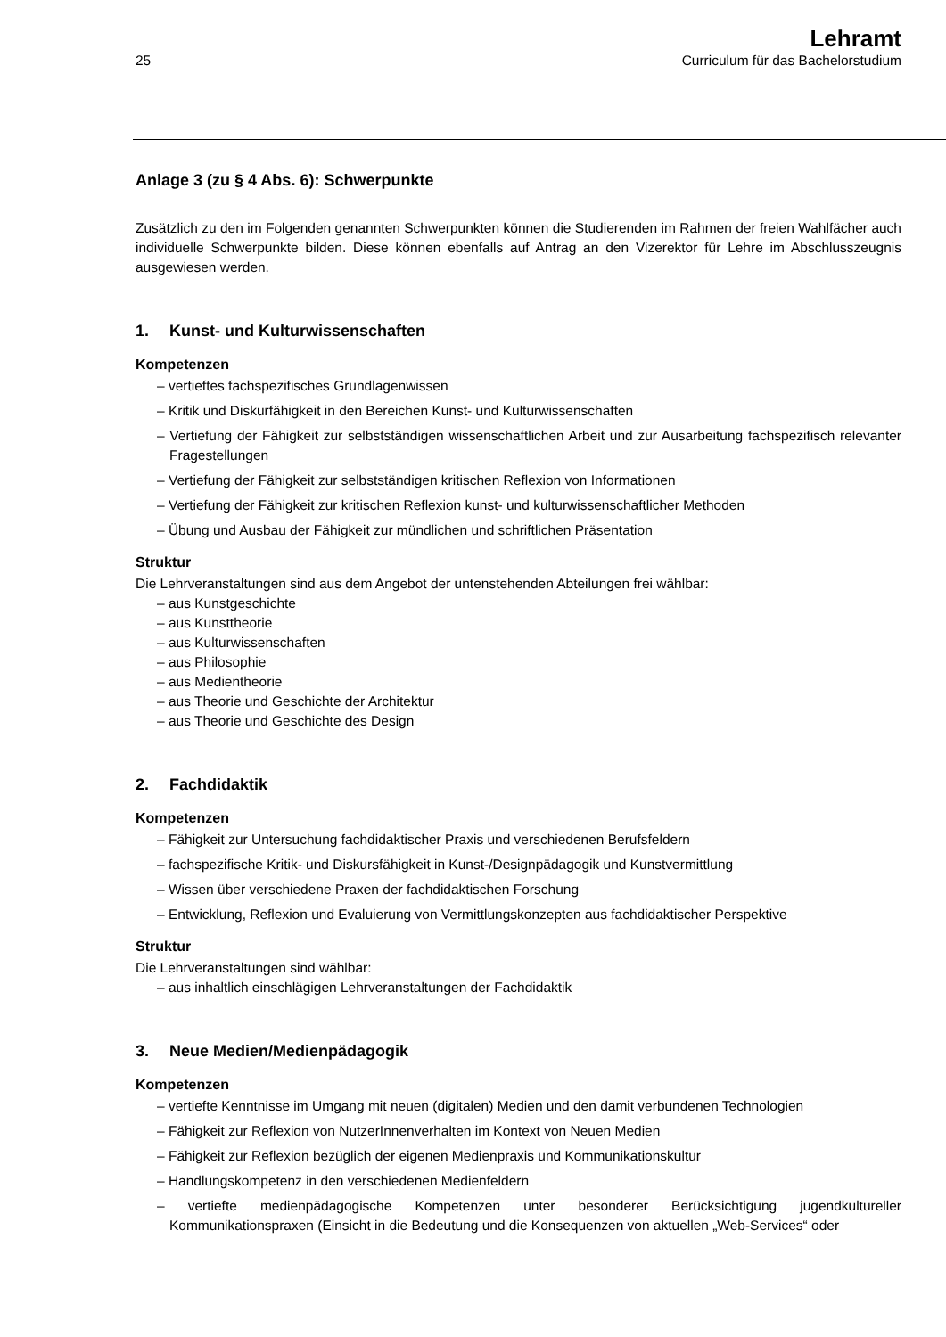25
Lehramt
Curriculum für das Bachelorstudium
Anlage 3 (zu § 4 Abs. 6): Schwerpunkte
Zusätzlich zu den im Folgenden genannten Schwerpunkten können die Studierenden im Rahmen der freien Wahlfächer auch individuelle Schwerpunkte bilden. Diese können ebenfalls auf Antrag an den Vizerektor für Lehre im Abschlusszeugnis ausgewiesen werden.
1. Kunst- und Kulturwissenschaften
Kompetenzen
– vertieftes fachspezifisches Grundlagenwissen
– Kritik und Diskurfähigkeit in den Bereichen Kunst- und Kulturwissenschaften
– Vertiefung der Fähigkeit zur selbstständigen wissenschaftlichen Arbeit und zur Ausarbeitung fachspezifisch relevanter Fragestellungen
– Vertiefung der Fähigkeit zur selbstständigen kritischen Reflexion von Informationen
– Vertiefung der Fähigkeit zur kritischen Reflexion kunst- und kulturwissenschaftlicher Methoden
– Übung und Ausbau der Fähigkeit zur mündlichen und schriftlichen Präsentation
Struktur
Die Lehrveranstaltungen sind aus dem Angebot der untenstehenden Abteilungen frei wählbar:
– aus Kunstgeschichte
– aus Kunsttheorie
– aus Kulturwissenschaften
– aus Philosophie
– aus Medientheorie
– aus Theorie und Geschichte der Architektur
– aus Theorie und Geschichte des Design
2. Fachdidaktik
Kompetenzen
– Fähigkeit zur Untersuchung fachdidaktischer Praxis und verschiedenen Berufsfeldern
– fachspezifische Kritik- und Diskursfähigkeit in Kunst-/Designpädagogik und Kunstvermittlung
– Wissen über verschiedene Praxen der fachdidaktischen Forschung
– Entwicklung, Reflexion und Evaluierung von Vermittlungskonzepten aus fachdidaktischer Perspektive
Struktur
Die Lehrveranstaltungen sind wählbar:
– aus inhaltlich einschlägigen Lehrveranstaltungen der Fachdidaktik
3. Neue Medien/Medienpädagogik
Kompetenzen
– vertiefte Kenntnisse im Umgang mit neuen (digitalen) Medien und den damit verbundenen Technologien
– Fähigkeit zur Reflexion von NutzerInnenverhalten im Kontext von Neuen Medien
– Fähigkeit zur Reflexion bezüglich der eigenen Medienpraxis und Kommunikationskultur
– Handlungskompetenz in den verschiedenen Medienfeldern
– vertiefte medienpädagogische Kompetenzen unter besonderer Berücksichtigung jugendkultureller Kommunikationspraxen (Einsicht in die Bedeutung und die Konsequenzen von aktuellen „Web-Services“ oder